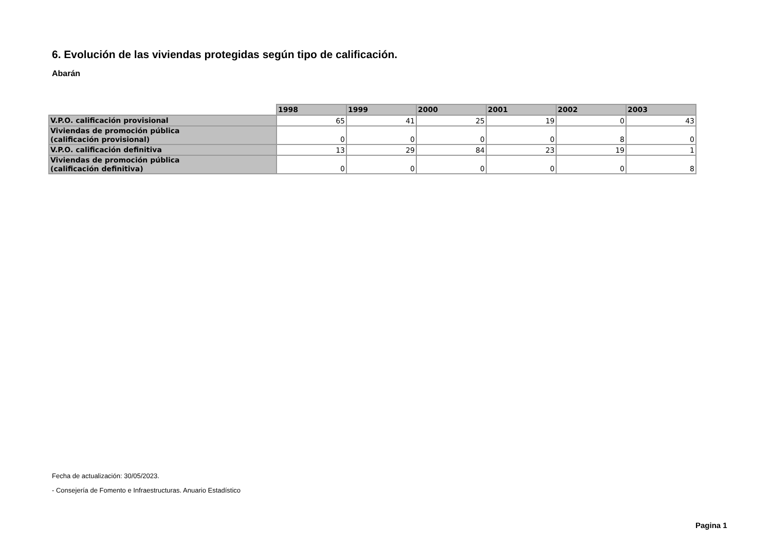6. Evolución de las viviendas protegidas según tipo de calificación.
Abarán
| | 1998 | 1999 | 2000 | 2001 | 2002 | 2003 |
| --- | --- | --- | --- | --- | --- | --- |
| V.P.O. calificación provisional | 65 | 41 | 25 | 19 | 0 | 43 |
| Viviendas de promoción pública (calificación provisional) | 0 | 0 | 0 | 0 | 8 | 0 |
| V.P.O. calificación definitiva | 13 | 29 | 84 | 23 | 19 | 1 |
| Viviendas de promoción pública (calificación definitiva) | 0 | 0 | 0 | 0 | 0 | 8 |
Fecha de actualización: 30/05/2023.
- Consejería de Fomento e Infraestructuras. Anuario Estadístico
Pagina 1